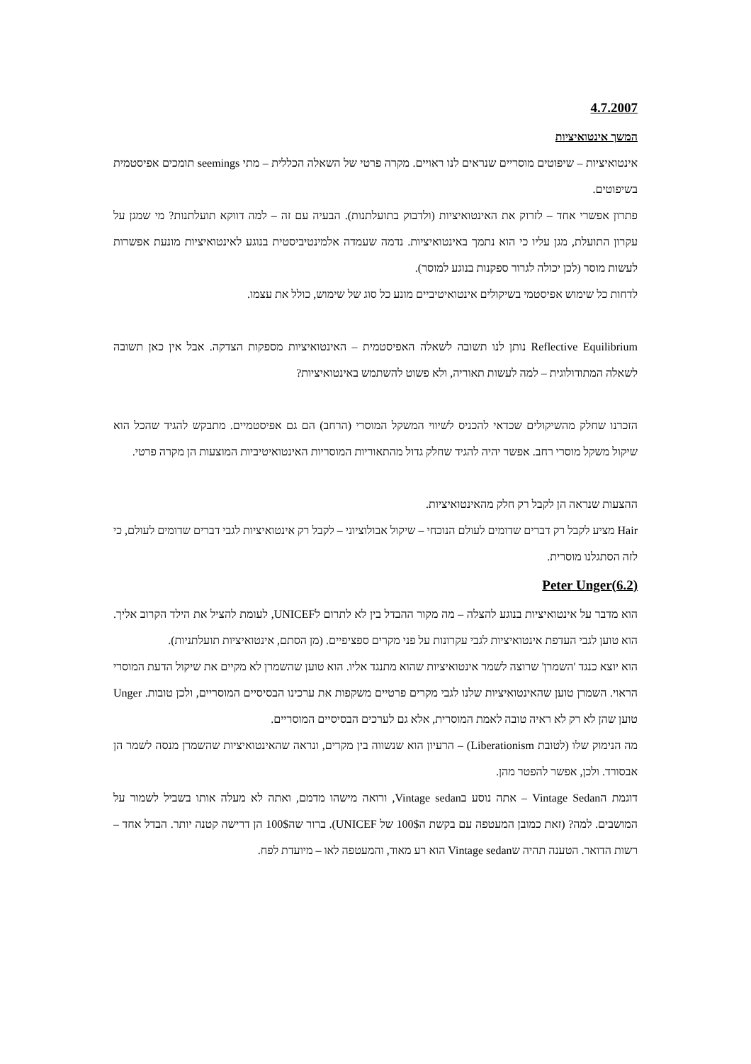4.7.2007
המשך אינטואיציות
אינטואיציות – שיפוטים מוסריים שנראים לנו ראויים. מקרה פרטי של השאלה הכללית – מתי seemings תומכים אפיסטמית בשיפוטים.
פתרון אפשרי אחד – לזרוק את האינטואיציות (ולדבוק בתועלתנות). הבעיה עם זה – למה דווקא תועלתנות? מי שמגן על עקרון התועלת, מגן עליו כי הוא נתמך באינטואיציות. נדמה שעמדה אלמינטיביסטית בנוגע לאינטואיציות מונעת אפשרות לעשות מוסר (לכן יכולה לגרור ספקנות בנוגע למוסר).
לדחות כל שימוש אפיסטמי בשיקולים אינטואיטיביים מונע כל סוג של שימוש, כולל את עצמו.
Reflective Equilibrium נותן לנו תשובה לשאלה האפיסטמית – האינטואיציות מספקות הצדקה. אבל אין כאן תשובה לשאלה המתודולוגית – למה לעשות תאוריה, ולא פשוט להשתמש באינטואיציות?
הזכרנו שחלק מהשיקולים שכדאי להכניס לשיווי המשקל המוסרי (הרחב) הם גם אפיסטמיים. מתבקש להגיד שהכל הוא שיקול משקל מוסרי רחב. אפשר יהיה להגיד שחלק גדול מהתאוריות המוסריות האינטואיטיביות המוצעות הן מקרה פרטי.
ההצעות שנראה הן לקבל רק חלק מהאינטואיציות.
Hair מציע לקבל רק דברים שדומים לעולם הנוכחי – שיקול אבולוציוני – לקבל רק אינטואיציות לגבי דברים שדומים לעולם, כי לזה הסתגלנו מוסרית.
(6.2)Peter Unger
הוא מדבר על אינטואיציות בנוגע להצלה – מה מקור ההבדל בין לא לתרום לUNICEF, לעומת להציל את הילד הקרוב אליך. הוא טוען לגבי העדפת אינטואיציות לגבי עקרונות על פני מקרים ספציפיים. (מן הסתם, אינטואיציות תועלתניות).
הוא יוצא כנגד 'השמרן' שרוצה לשמר אינטואיציות שהוא מתנגד אליו. הוא טוען שהשמרן לא מקיים את שיקול הדעת המוסרי הראוי. השמרן טוען שהאינטואיציות שלנו לגבי מקרים פרטיים משקפות את ערכינו הבסיסיים המוסריים, ולכן טובות. Unger טוען שהן לא רק לא ראיה טובה לאמת המוסרית, אלא גם לערכים הבסיסיים המוסריים.
מה הנימוק שלו (לטובת Liberationism) – הרעיון הוא שנשווה בין מקרים, ונראה שהאינטואיציות שהשמרן מנסה לשמר הן אבסורד. ולכן, אפשר להפטר מהן.
דוגמת הVintage Sedan – אתה נוסע בVintage sedan, ורואה מישהו מדמם, ואתה לא מעלה אותו בשביל לשמור על המושבים. למה? (זאת כמובן המעטפה עם בקשת ה100$ של UNICEF). ברור שה100$ הן דרישה קטנה יותר. הבדל אחד – רשות הדואר. הטענה תהיה שVintage sedan הוא רע מאוד, והמעטפה לאו – מיועדת לפח.